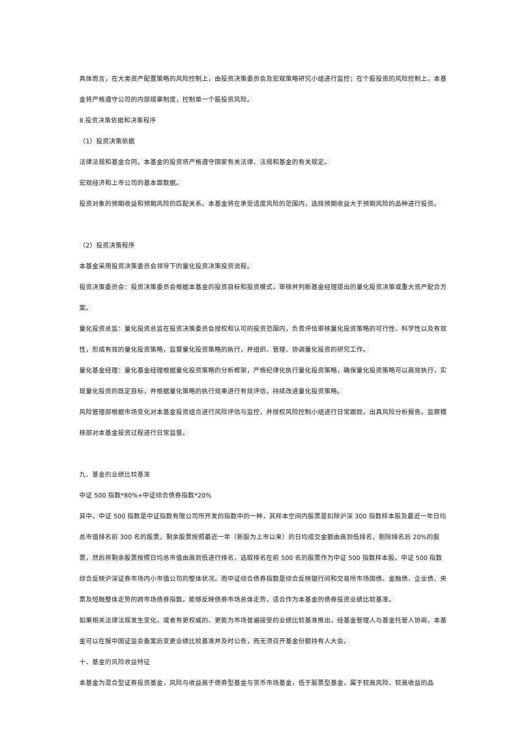具体而言，在大类资产配置策略的风险控制上，由投资决策委员会及宏观策略研究小组进行监控；在个股投资的风险控制上，本基金将严格遵守公司的内部规章制度，控制单一个股投资风险。
8.投资决策依据和决策程序
（1）投资决策依据
法律法规和基金合同。本基金的投资将严格遵守国家有关法律、法规和基金的有关规定。
宏观经济和上市公司的基本面数据。
投资对象的预期收益和预期风险的匹配关系。本基金将在承受适度风险的范围内，选择预期收益大于预期风险的品种进行投资。
（2）投资决策程序
本基金采用投资决策委员会领导下的量化投资决策投资流程。
投资决策委员会：投资决策委员会根据本基金的投资目标和投资模式，审核并判断基金经理提出的量化投资决策或重大资产配合方案。
量化投资总监：量化投资总监在投资决策委员会授权和认可的投资范围内，负责评估审核量化投资策略的可行性、科学性以及有效性，形成有效的量化投资策略，监督量化投资策略的执行，并组织、管理、协调量化投资的研究工作。
量化基金经理：量化基金经理根据量化投资策略的分析框架，严格纪律化执行量化投资策略，确保量化投资策略可以高效执行，实现量化投资的既定目标，并根据量化策略的执行效果进行有效评估，持续改进量化投资策略。
风险管理部根据市场变化对本基金投资组合进行风险评估与监控，并授权风险控制小组进行日常跟踪，出具风险分析报告。监察稽核部对本基金投资过程进行日常监督。
九、基金的业绩比较基准
中证 500 指数*80%+中证综合债券指数*20%
其中，中证 500 指数是中证指数有限公司所开发的指数中的一种，其样本空间内股票是扣除沪深 300 指数样本股及最近一年日均总市值排名前 300 名的股票，剩余股票按照最近一年（新股为上市以来）的日均成交金额由高到低排名，剔除排名后 20%的股票，然后将剩余股票按照日均总市值由高到低进行排名，选取排名在前 500 名的股票作为中证 500 指数样本股。中证 500 指数综合反映沪深证券市场内小市值公司的整体状况。而中证综合债券指数是综合反映银行间和交易所市场国债、金融债、企业债、央票及短融整体走势的跨市场债券指数。能够反映债券市场总体走势，适合作为本基金的债券投资业绩比较基准。
如果相关法律法规发生变化，或者有更权威的、更能为市场普遍接受的业绩比较基准推出，经基金管理人与基金托管人协商，本基金可以在报中国证监会备案后变更业绩比较基准并及时公告，而无须召开基金份额持有人大会。
十、基金的风险收益特征
本基金为混合型证券投资基金，风险与收益高于债券型基金与货币市场基金，低于股票型基金，属于较高风险、较高收益的品